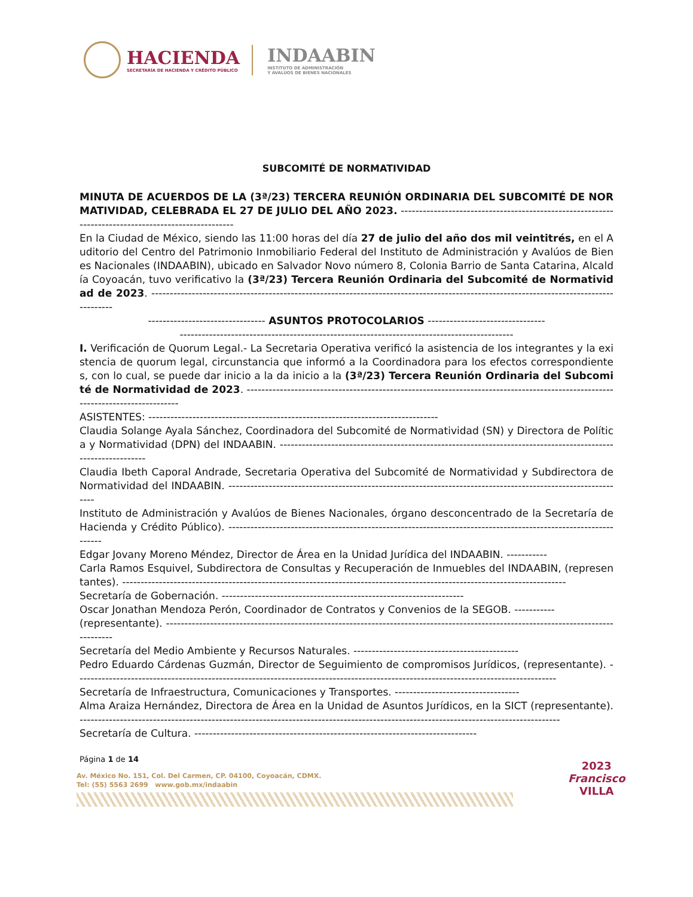HACIENDA
SECRETARÍA DE HACIENDA Y CRÉDITO PÚBLICO
INDAABIN
INSTITUTO DE ADMINISTRACIÓN
Y AVALÚOS DE BIENES NACIONALES
SUBCOMITÉ DE NORMATIVIDAD
MINUTA DE ACUERDOS DE LA (3ª/23) TERCERA REUNIÓN ORDINARIA DEL SUBCOMITÉ DE NORMATIVIDAD, CELEBRADA EL 27 DE JULIO DEL AÑO 2023. ----------------------------------------------------------------------------------------------------
En la Ciudad de México, siendo las 11:00 horas del día 27 de julio del año dos mil veintitrés, en el Auditorio del Centro del Patrimonio Inmobiliario Federal del Instituto de Administración y Avalúos de Bienes Nacionales (INDAABIN), ubicado en Salvador Novo número 8, Colonia Barrio de Santa Catarina, Alcaldía Coyoacán, tuvo verificativo la (3ª/23) Tercera Reunión Ordinaria del Subcomité de Normatividad de 2023. ---------------------------------------------------------------------------------------------------------------------------------------
-------------------------------- ASUNTOS PROTOCOLARIOS --------------------------------
-------------------------------------------------------------------------------------------
I. Verificación de Quorum Legal.- La Secretaria Operativa verificó la asistencia de los integrantes y la existencia de quorum legal, circunstancia que informó a la Coordinadora para los efectos correspondientes, con lo cual, se puede dar inicio a la da inicio a la (3ª/23) Tercera Reunión Ordinaria del Subcomité de Normatividad de 2023. -------------------------------------------------------------------------------------------------------------------------------
ASISTENTES: -------------------------------------------------------------------------------
Claudia Solange Ayala Sánchez, Coordinadora del Subcomité de Normatividad (SN) y Directora de Política y Normatividad (DPN) del INDAABIN. -------------------------------------------------------------------------------------------------------------
Claudia Ibeth Caporal Andrade, Secretaria Operativa del Subcomité de Normatividad y Subdirectora de Normatividad del INDAABIN. -------------------------------------------------------------------------------------------------------------
Instituto de Administración y Avalúos de Bienes Nacionales, órgano desconcentrado de la Secretaría de Hacienda y Crédito Público). ---------------------------------------------------------------------------------------------------------------
Edgar Jovany Moreno Méndez, Director de Área en la Unidad Jurídica del INDAABIN. -----------
Carla Ramos Esquivel, Subdirectora de Consultas y Recuperación de Inmuebles del INDAABIN, (representantes). -------------------------------------------------------------------------------------------------------------------------
Secretaría de Gobernación. ------------------------------------------------------------------
Oscar Jonathan Mendoza Perón, Coordinador de Contratos y Convenios de la SEGOB. -----------
(representante). -----------------------------------------------------------------------------------------------------------------------------------
Secretaría del Medio Ambiente y Recursos Naturales. ---------------------------------------------
Pedro Eduardo Cárdenas Guzmán, Director de Seguimiento de compromisos Jurídicos, (representante). -----------------------------------------------------------------------------------------------------------------------------------
Secretaría de Infraestructura, Comunicaciones y Transportes. ----------------------------------
Alma Araiza Hernández, Directora de Área en la Unidad de Asuntos Jurídicos, en la SICT (representante). -----------------------------------------------------------------------------------------------------------------------------------
Secretaría de Cultura. -----------------------------------------------------------------------------
Página 1 de 14
Av. México No. 151, Col. Del Carmen, CP. 04100, Coyoacán, CDMX.
Tel: (55) 5563 2699 www.gob.mx/indaabin
2023
Francisco
VILLA